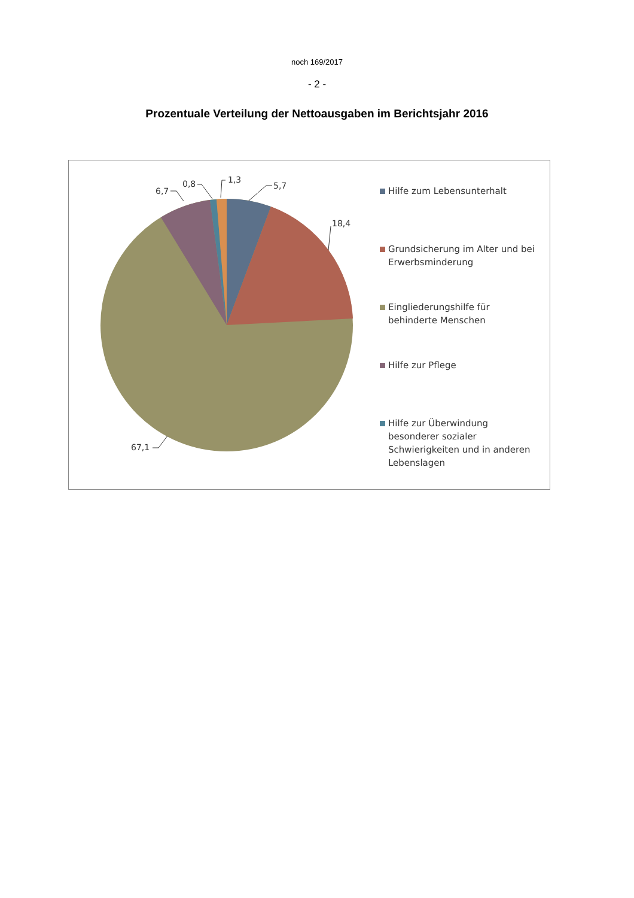noch 169/2017
- 2 -
Prozentuale Verteilung der Nettoausgaben im Berichtsjahr 2016
5,7
18,4
6,7
0,8
1,3
67,1
Hilfe zum Lebensunterhalt
Grundsicherung im Alter und bei Erwerbsminderung
Eingliederungshilfe für behinderte Menschen
Hilfe zur Pflege
Hilfe zur Überwindung besonderer sozialer Schwierigkeiten und in anderen Lebenslagen